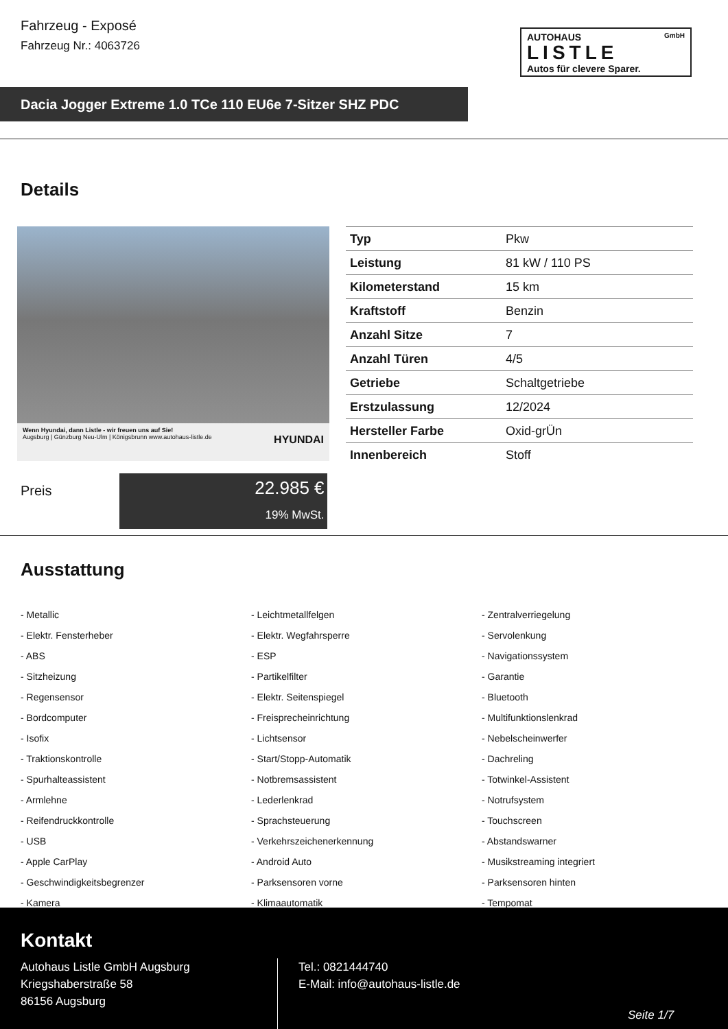Fahrzeug - Exposé
Fahrzeug Nr.: 4063726
AUTOHAUS GmbH
LISTLE
Autos für clevere Sparer.
Dacia Jogger Extreme 1.0 TCe 110 EU6e 7-Sitzer SHZ PDC
Details
Wenn Hyundai, dann Listle - wir freuen uns auf Sie!
Augsburg | Günzburg Neu-Ulm | Königsbrunn www.autohaus-listle.de HYUNDAI
| Typ | Pkw |
| Leistung | 81 kW / 110 PS |
| Kilometerstand | 15 km |
| Kraftstoff | Benzin |
| Anzahl Sitze | 7 |
| Anzahl Türen | 4/5 |
| Getriebe | Schaltgetriebe |
| Erstzulassung | 12/2024 |
| Hersteller Farbe | Oxid-grÜn |
| Innenbereich | Stoff |
Preis
22.985 €
19% MwSt.
Ausstattung
- Metallic
- Leichtmetallfelgen
- Zentralverriegelung
- Elektr. Fensterheber
- Elektr. Wegfahrsperre
- Servolenkung
- ABS
- ESP
- Navigationssystem
- Sitzheizung
- Partikelfilter
- Garantie
- Regensensor
- Elektr. Seitenspiegel
- Bluetooth
- Bordcomputer
- Freisprecheinrichtung
- Multifunktionslenkrad
- Isofix
- Lichtsensor
- Nebelscheinwerfer
- Traktionskontrolle
- Start/Stopp-Automatik
- Dachreling
- Spurhalteassistent
- Notbremsassistent
- Totwinkel-Assistent
- Armlehne
- Lederlenkrad
- Notrufsystem
- Reifendruckkontrolle
- Sprachsteuerung
- Touchscreen
- USB
- Verkehrszeichenerkennung
- Abstandswarner
- Apple CarPlay
- Android Auto
- Musikstreaming integriert
- Geschwindigkeitsbegrenzer
- Parksensoren vorne
- Parksensoren hinten
- Kamera
- Klimaautomatik
- Tempomat
Kontakt
Autohaus Listle GmbH Augsburg
Kriegshaberstraße 58
86156 Augsburg
Tel.: 0821444740
E-Mail: info@autohaus-listle.de
Seite 1/7